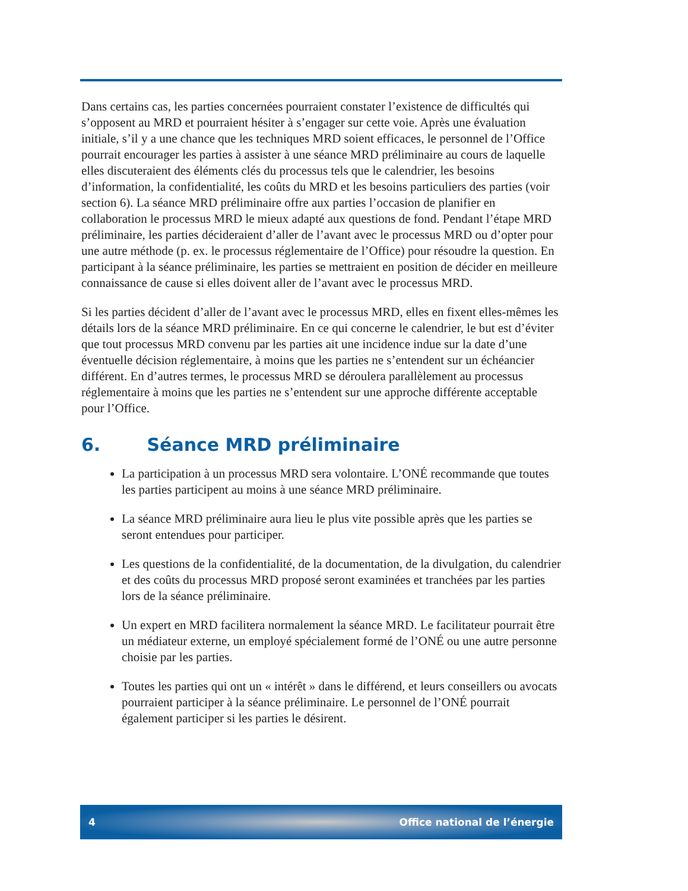Dans certains cas, les parties concernées pourraient constater l’existence de difficultés qui s’opposent au MRD et pourraient hésiter à s’engager sur cette voie. Après une évaluation initiale, s’il y a une chance que les techniques MRD soient efficaces, le personnel de l’Office pourrait encourager les parties à assister à une séance MRD préliminaire au cours de laquelle elles discuteraient des éléments clés du processus tels que le calendrier, les besoins d’information, la confidentialité, les coûts du MRD et les besoins particuliers des parties (voir section 6). La séance MRD préliminaire offre aux parties l’occasion de planifier en collaboration le processus MRD le mieux adapté aux questions de fond. Pendant l’étape MRD préliminaire, les parties décideraient d’aller de l’avant avec le processus MRD ou d’opter pour une autre méthode (p. ex. le processus réglementaire de l’Office) pour résoudre la question. En participant à la séance préliminaire, les parties se mettraient en position de décider en meilleure connaissance de cause si elles doivent aller de l’avant avec le processus MRD.
Si les parties décident d’aller de l’avant avec le processus MRD, elles en fixent elles-mêmes les détails lors de la séance MRD préliminaire. En ce qui concerne le calendrier, le but est d’éviter que tout processus MRD convenu par les parties ait une incidence indue sur la date d’une éventuelle décision réglementaire, à moins que les parties ne s’entendent sur un échéancier différent. En d’autres termes, le processus MRD se déroulera parallèlement au processus réglementaire à moins que les parties ne s’entendent sur une approche différente acceptable pour l’Office.
6. Séance MRD préliminaire
La participation à un processus MRD sera volontaire. L’ONÉ recommande que toutes les parties participent au moins à une séance MRD préliminaire.
La séance MRD préliminaire aura lieu le plus vite possible après que les parties se seront entendues pour participer.
Les questions de la confidentialité, de la documentation, de la divulgation, du calendrier et des coûts du processus MRD proposé seront examinées et tranchées par les parties lors de la séance préliminaire.
Un expert en MRD facilitera normalement la séance MRD. Le facilitateur pourrait être un médiateur externe, un employé spécialement formé de l’ONÉ ou une autre personne choisie par les parties.
Toutes les parties qui ont un « intérêt » dans le différend, et leurs conseillers ou avocats pourraient participer à la séance préliminaire. Le personnel de l’ONÉ pourrait également participer si les parties le désirent.
4 Office national de l’énergie